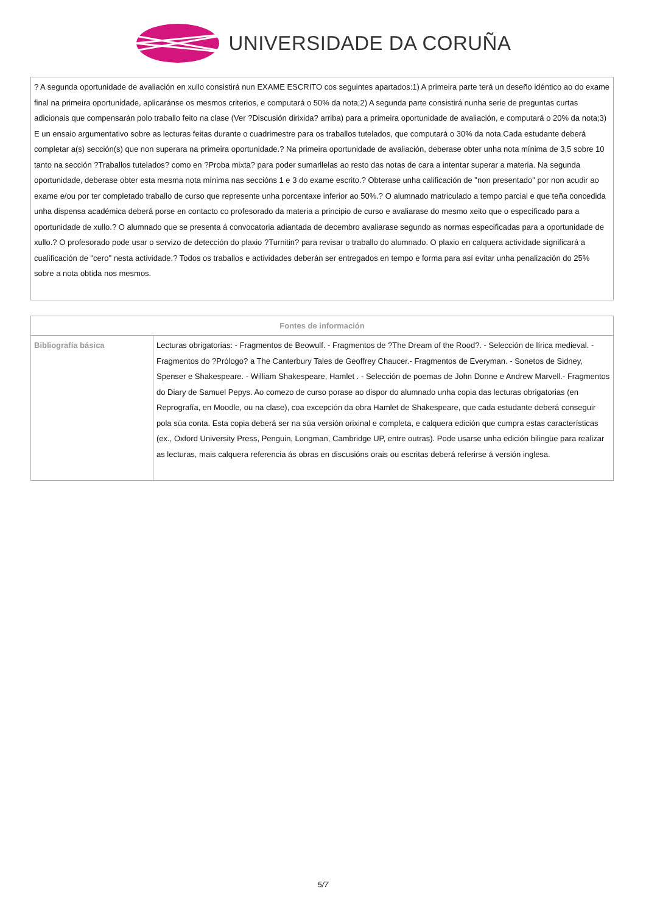UNIVERSIDADE DA CORUÑA
| ? A segunda oportunidade de avaliación en xullo consistirá nun EXAME ESCRITO cos seguintes apartados:1) A primeira parte terá un deseño idéntico ao do exame final na primeira oportunidade, aplicaránse os mesmos criterios, e computará o 50% da nota;2) A segunda parte consistirá nunha serie de preguntas curtas adicionais que compensarán polo traballo feito na clase (Ver ?Discusión dirixida? arriba) para a primeira oportunidade de avaliación, e computará o 20% da nota;3) E un ensaio argumentativo sobre as lecturas feitas durante o cuadrimestre para os traballos tutelados, que computará o 30% da nota.Cada estudante deberá completar a(s) sección(s) que non superara na primeira oportunidade.? Na primeira oportunidade de avaliación, deberase obter unha nota mínima de 3,5 sobre 10 tanto na sección ?Traballos tutelados? como en ?Proba mixta? para poder sumarllelas ao resto das notas de cara a intentar superar a materia. Na segunda oportunidade, deberase obter esta mesma nota mínima nas seccións 1 e 3 do exame escrito.? Obterase unha calificación de "non presentado" por non acudir ao exame e/ou por ter completado traballo de curso que represente unha porcentaxe inferior ao 50%.? O alumnado matriculado a tempo parcial e que teña concedida unha dispensa académica deberá porse en contacto co profesorado da materia a principio de curso e avaliarase do mesmo xeito que o especificado para a oportunidade de xullo.? O alumnado que se presenta á convocatoria adiantada de decembro avaliarase segundo as normas especificadas para a oportunidade de xullo.? O profesorado pode usar o servizo de detección do plaxio ?Turnitin? para revisar o traballo do alumnado. O plaxio en calquera actividade significará a cualificación de "cero" nesta actividade.? Todos os traballos e actividades deberán ser entregados en tempo e forma para así evitar unha penalización do 25% sobre a nota obtida nos mesmos. |
| Fontes de información | |
| --- | --- |
| Bibliografía básica | Lecturas obrigatorias: - Fragmentos de Beowulf. - Fragmentos de ?The Dream of the Rood?. - Selección de lírica medieval. - Fragmentos do ?Prólogo? a The Canterbury Tales de Geoffrey Chaucer.- Fragmentos de Everyman. - Sonetos de Sidney, Spenser e Shakespeare. - William Shakespeare, Hamlet . - Selección de poemas de John Donne e Andrew Marvell.- Fragmentos do Diary de Samuel Pepys. Ao comezo de curso porase ao dispor do alumnado unha copia das lecturas obrigatorias (en Reprografía, en Moodle, ou na clase), coa excepción da obra Hamlet de Shakespeare, que cada estudante deberá conseguir pola súa conta. Esta copia deberá ser na súa versión orixinal e completa, e calquera edición que cumpra estas características (ex., Oxford University Press, Penguin, Longman, Cambridge UP, entre outras). Pode usarse unha edición bilingüe para realizar as lecturas, mais calquera referencia ás obras en discusións orais ou escritas deberá referirse á versión inglesa. |
5/7